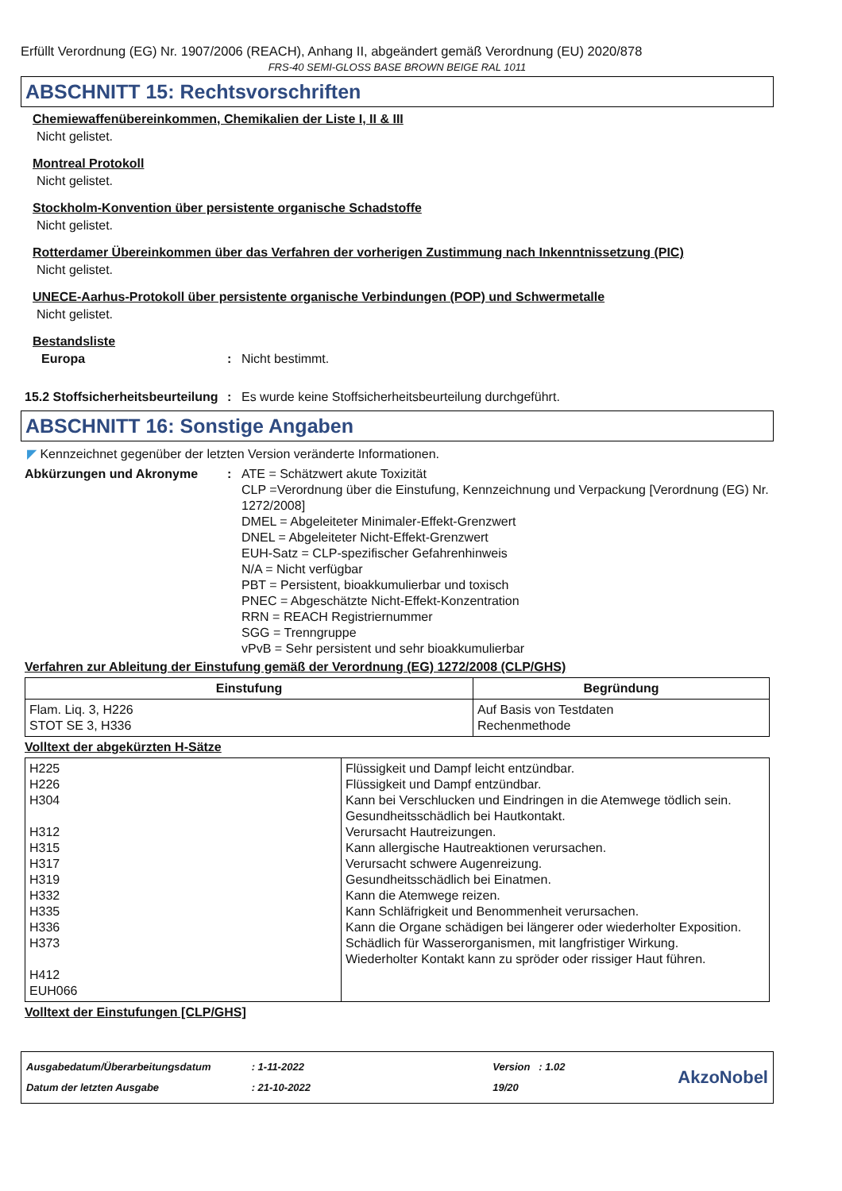Erfüllt Verordnung (EG) Nr. 1907/2006 (REACH), Anhang II, abgeändert gemäß Verordnung (EU) 2020/878
FRS-40 SEMI-GLOSS BASE BROWN BEIGE RAL 1011
ABSCHNITT 15: Rechtsvorschriften
Chemiewaffenübereinkommen, Chemikalien der Liste I, II & III
Nicht gelistet.
Montreal Protokoll
Nicht gelistet.
Stockholm-Konvention über persistente organische Schadstoffe
Nicht gelistet.
Rotterdamer Übereinkommen über das Verfahren der vorherigen Zustimmung nach Inkenntnissetzung (PIC)
Nicht gelistet.
UNECE-Aarhus-Protokoll über persistente organische Verbindungen (POP) und Schwermetalle
Nicht gelistet.
Bestandsliste
Europa : Nicht bestimmt.
15.2 Stoffsicherheitsbeurteilung
: Es wurde keine Stoffsicherheitsbeurteilung durchgeführt.
ABSCHNITT 16: Sonstige Angaben
◤ Kennzeichnet gegenüber der letzten Version veränderte Informationen.
Abkürzungen und Akronyme : ATE = Schätzwert akute Toxizität
CLP =Verordnung über die Einstufung, Kennzeichnung und Verpackung [Verordnung (EG) Nr. 1272/2008]
DMEL = Abgeleiteter Minimaler-Effekt-Grenzwert
DNEL = Abgeleiteter Nicht-Effekt-Grenzwert
EUH-Satz = CLP-spezifischer Gefahrenhinweis
N/A = Nicht verfügbar
PBT = Persistent, bioakkumulierbar und toxisch
PNEC = Abgeschätzte Nicht-Effekt-Konzentration
RRN = REACH Registriernummer
SGG = Trenngruppe
vPvB = Sehr persistent und sehr bioakkumulierbar
Verfahren zur Ableitung der Einstufung gemäß der Verordnung (EG) 1272/2008 (CLP/GHS)
| Einstufung | Begründung |
| --- | --- |
| Flam. Liq. 3, H226 STOT SE 3, H336 | Auf Basis von Testdaten Rechenmethode |
Volltext der abgekürzten H-Sätze
| H225 H226 H304 H312 H315 H317 H319 H332 H335 H336 H373 H412 EUH066 | Flüssigkeit und Dampf leicht entzündbar. Flüssigkeit und Dampf entzündbar. Kann bei Verschlucken und Eindringen in die Atemwege tödlich sein. Gesundheitsschädlich bei Hautkontakt. Verursacht Hautreizungen. Kann allergische Hautreaktionen verursachen. Verursacht schwere Augenreizung. Gesundheitsschädlich bei Einatmen. Kann die Atemwege reizen. Kann Schläfrigkeit und Benommenheit verursachen. Kann die Organe schädigen bei längerer oder wiederholter Exposition. Schädlich für Wasserorganismen, mit langfristiger Wirkung. Wiederholter Kontakt kann zu spröder oder rissiger Haut führen. |
Volltext der Einstufungen [CLP/GHS]
Ausgabedatum/Überarbeitungsdatum : 1-11-2022 Version : 1.02
Datum der letzten Ausgabe : 21-10-2022 19/20
AkzoNobel